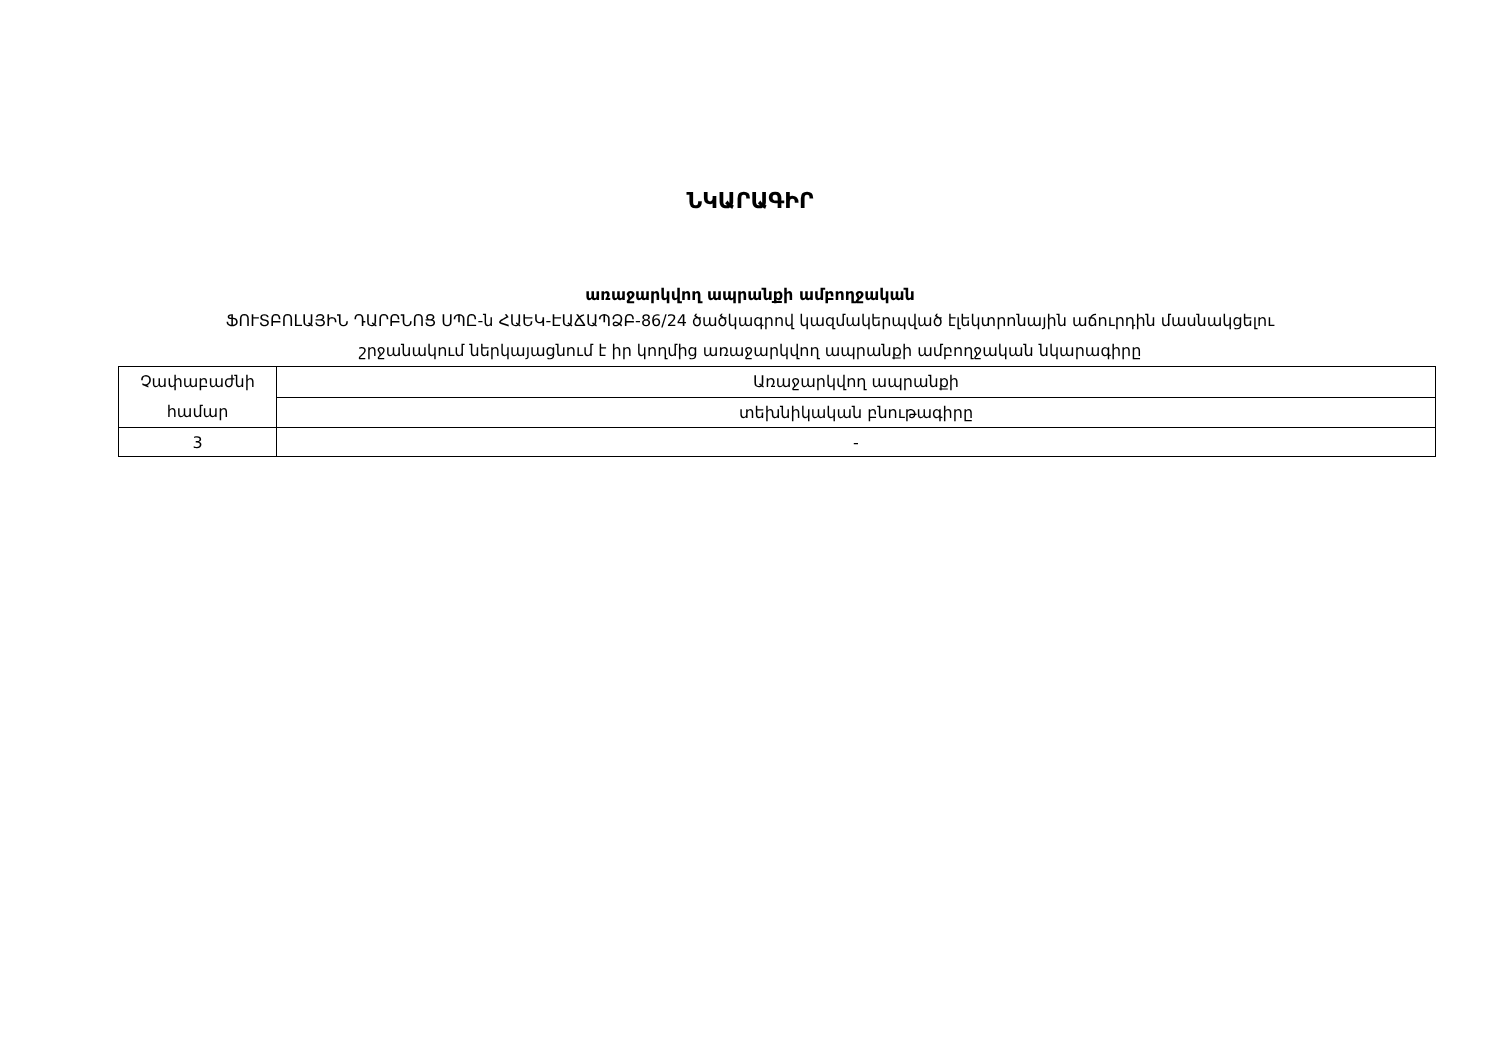ՆԿԱՐԱԳԻՐ
առաջարկվող ապրանքի ամբողջական
ՖՈՒՏԲՈԼԱՅԻՆ ԴԱՐԲՆՈՑ ՍՊԸ-ն ՀԱԵԿ-ԷԱՃԱՊՁԲ-86/24 ծածկագրով կազմակերպված էլեկտրոնային աճուրդին մասնակցելու
շրջանակում ներկայացնում է իր կողմից առաջարկվող ապրանքի ամբողջական նկարագիրը
| Չափաբաժնի համար | Առաջարկվող ապրանքի |
| | տեխնիկական բնութագիրը |
| 3 | - |